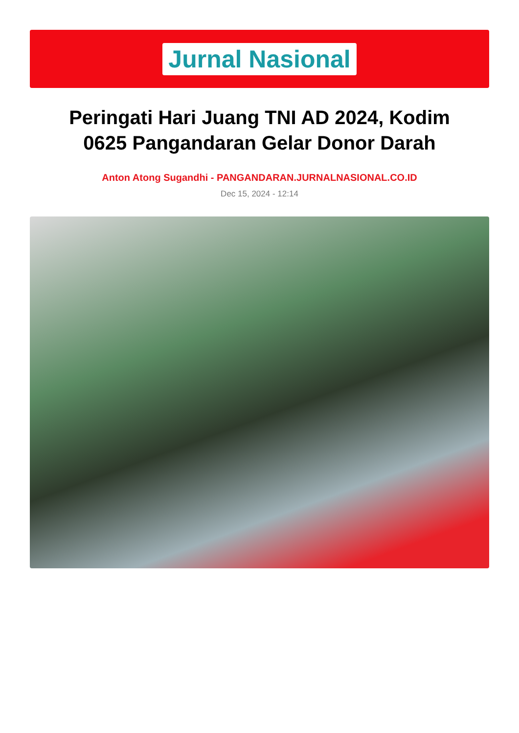Jurnal Nasional
Peringati Hari Juang TNI AD 2024, Kodim 0625 Pangandaran Gelar Donor Darah
Anton Atong Sugandhi - PANGANDARAN.JURNALNASIONAL.CO.ID
Dec 15, 2024 - 12:14